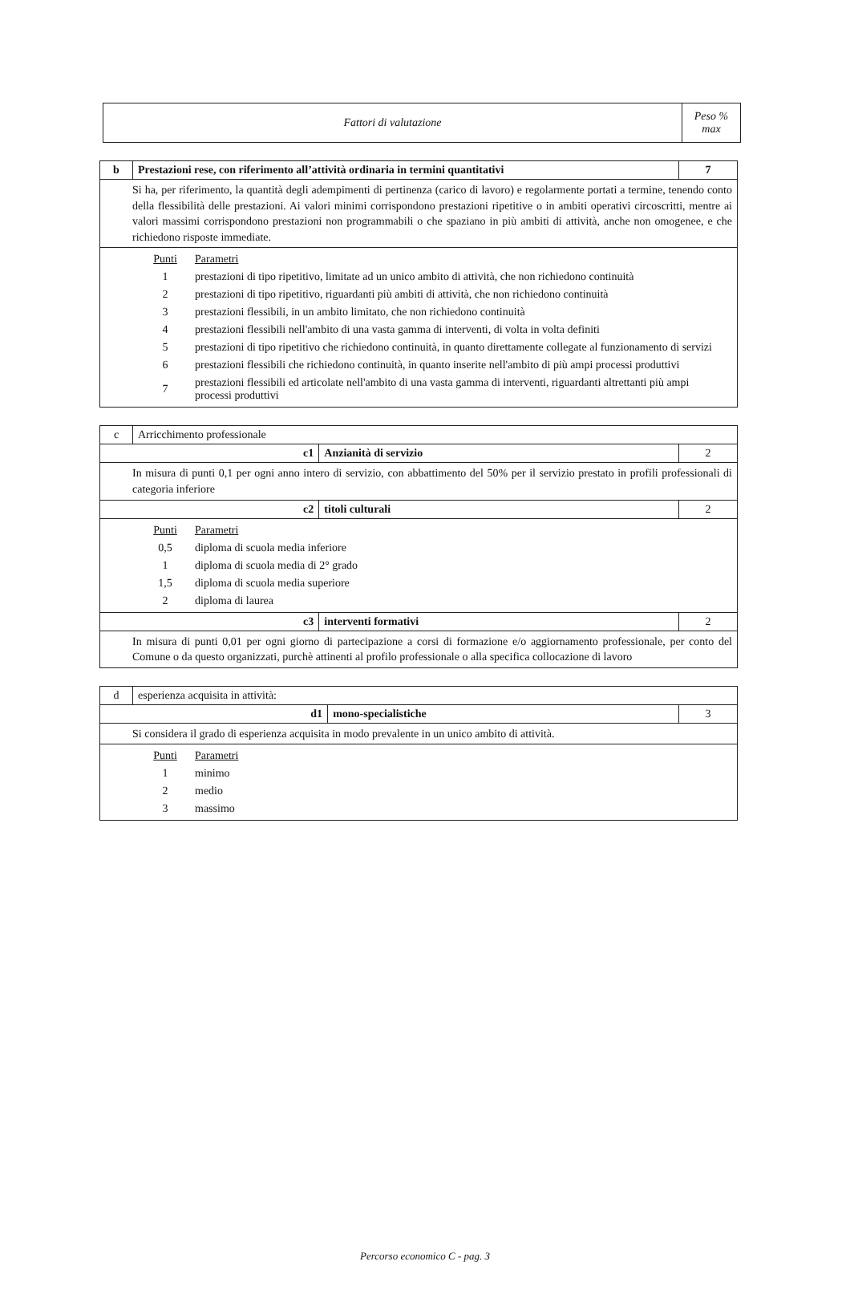| Fattori di valutazione | Peso % max |
| b | Prestazioni rese, con riferimento all’attività ordinaria in termini quantitativi | 7 |
| Si ha, per riferimento, la quantità degli adempimenti di pertinenza (carico di lavoro) e regolarmente portati a termine, tenendo conto della flessibilità delle prestazioni. Ai valori minimi corrispondono prestazioni ripetitive o in ambiti operativi circoscritti, mentre ai valori massimi corrispondono prestazioni non programmabili o che spaziano in più ambiti di attività, anche non omogenee, e che richiedono risposte immediate. | | |
| / Punti / Parametri / / 1 / prestazioni di tipo ripetitivo, limitate ad un unico ambito di attività, che non richiedono continuità / / 2 / prestazioni di tipo ripetitivo, riguardanti più ambiti di attività, che non richiedono continuità / / 3 / prestazioni flessibili, in un ambito limitato, che non richiedono continuità / / 4 / prestazioni flessibili nell'ambito di una vasta gamma di interventi, di volta in volta definiti / / 5 / prestazioni di tipo ripetitivo che richiedono continuità, in quanto direttamente collegate al funzionamento di servizi / / 6 / prestazioni flessibili che richiedono continuità, in quanto inserite nell'ambito di più ampi processi produttivi / / 7 / prestazioni flessibili ed articolate nell'ambito di una vasta gamma di interventi, riguardanti altrettanti più ampi processi produttivi / | | |
| c | Arricchimento professionale | | |
| c1 | | Anzianità di servizio | 2 |
| In misura di punti 0,1 per ogni anno intero di servizio, con abbattimento del 50% per il servizio prestato in profili professionali di categoria inferiore | | | |
| c2 | | titoli culturali | 2 |
| / Punti / Parametri / / 0,5 / diploma di scuola media inferiore / / 1 / diploma di scuola media di 2° grado / / 1,5 / diploma di scuola media superiore / / 2 / diploma di laurea / | | | |
| c3 | | interventi formativi | 2 |
| In misura di punti 0,01 per ogni giorno di partecipazione a corsi di formazione e/o aggiornamento professionale, per conto del Comune o da questo organizzati, purchè attinenti al profilo professionale o alla specifica collocazione di lavoro | | | |
| d | esperienza acquisita in attività: | | |
| d1 | | mono-specialistiche | 3 |
| Si considera il grado di esperienza acquisita in modo prevalente in un unico ambito di attività. | | | |
| / Punti / Parametri / / 1 / minimo / / 2 / medio / / 3 / massimo / | | | |
Percorso economico C - pag. 3